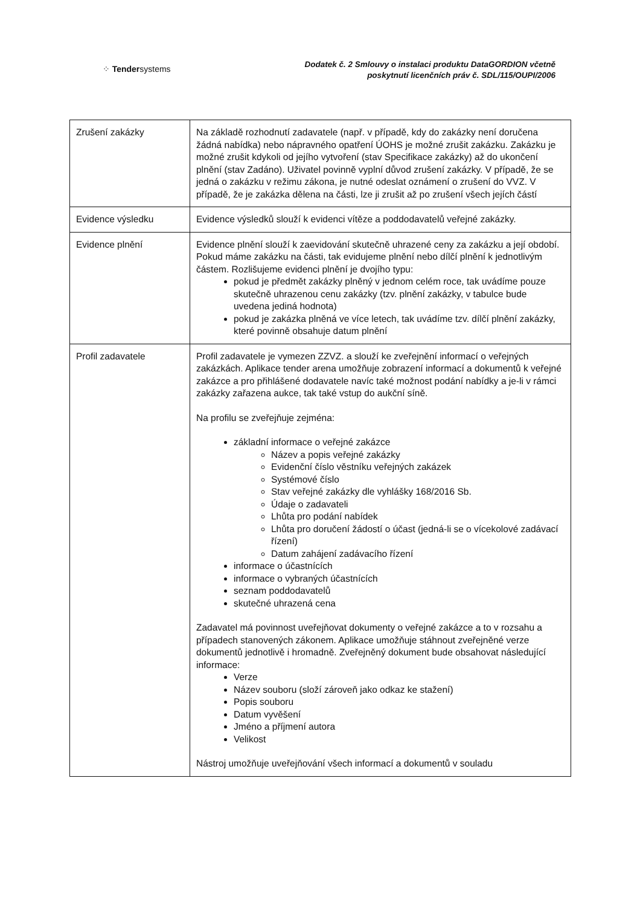⁘ Tendersystems
Dodatek č. 2 Smlouvy o instalaci produktu DataGORDION včetně
poskytnutí licenčních práv č. SDL/115/OUPI/2006
| Zrušení zakázky | Na základě rozhodnutí zadavatele (např. v případě, kdy do zakázky není doručena žádná nabídka) nebo nápravného opatření ÚOHS je možné zrušit zakázku. Zakázku je možné zrušit kdykoli od jejího vytvoření (stav Specifikace zakázky) až do ukončení plnění (stav Zadáno). Uživatel povinně vyplní důvod zrušení zakázky. V případě, že se jedná o zakázku v režimu zákona, je nutné odeslat oznámení o zrušení do VVZ. V případě, že je zakázka dělena na části, lze ji zrušit až po zrušení všech jejích částí |
| Evidence výsledku | Evidence výsledků slouží k evidenci vítěze a poddodavatelů veřejné zakázky. |
| Evidence plnění | Evidence plnění slouží k zaevidování skutečně uhrazené ceny za zakázku a její období. Pokud máme zakázku na části, tak evidujeme plnění nebo dílčí plnění k jednotlivým částem. Rozlišujeme evidenci plnění je dvojího typu: pokud je předmět zakázky plněný v jednom celém roce, tak uvádíme pouze skutečně uhrazenou cenu zakázky (tzv. plnění zakázky, v tabulce bude uvedena jediná hodnota) pokud je zakázka plněná ve více letech, tak uvádíme tzv. dílčí plnění zakázky, které povinně obsahuje datum plnění |
| Profil zadavatele | Profil zadavatele je vymezen ZZVZ. a slouží ke zveřejnění informací o veřejných zakázkách. Aplikace tender arena umožňuje zobrazení informací a dokumentů k veřejné zakázce a pro přihlášené dodavatele navíc také možnost podání nabídky a je-li v rámci zakázky zařazena aukce, tak také vstup do aukční síně. Na profilu se zveřejňuje zejména: základní informace o veřejné zakázce Název a popis veřejné zakázky Evidenční číslo věstníku veřejných zakázek Systémové číslo Stav veřejné zakázky dle vyhlášky 168/2016 Sb. Údaje o zadavateli Lhůta pro podání nabídek Lhůta pro doručení žádostí o účast (jedná-li se o vícekolové zadávací řízení) Datum zahájení zadávacího řízení informace o účastnících informace o vybraných účastnících seznam poddodavatelů skutečné uhrazená cena Zadavatel má povinnost uveřejňovat dokumenty o veřejné zakázce a to v rozsahu a případech stanovených zákonem. Aplikace umožňuje stáhnout zveřejněné verze dokumentů jednotlivě i hromadně. Zveřejněný dokument bude obsahovat následující informace: Verze Název souboru (složí zároveň jako odkaz ke stažení) Popis souboru Datum vyvěšení Jméno a příjmení autora Velikost Nástroj umožňuje uveřejňování všech informací a dokumentů v souladu |